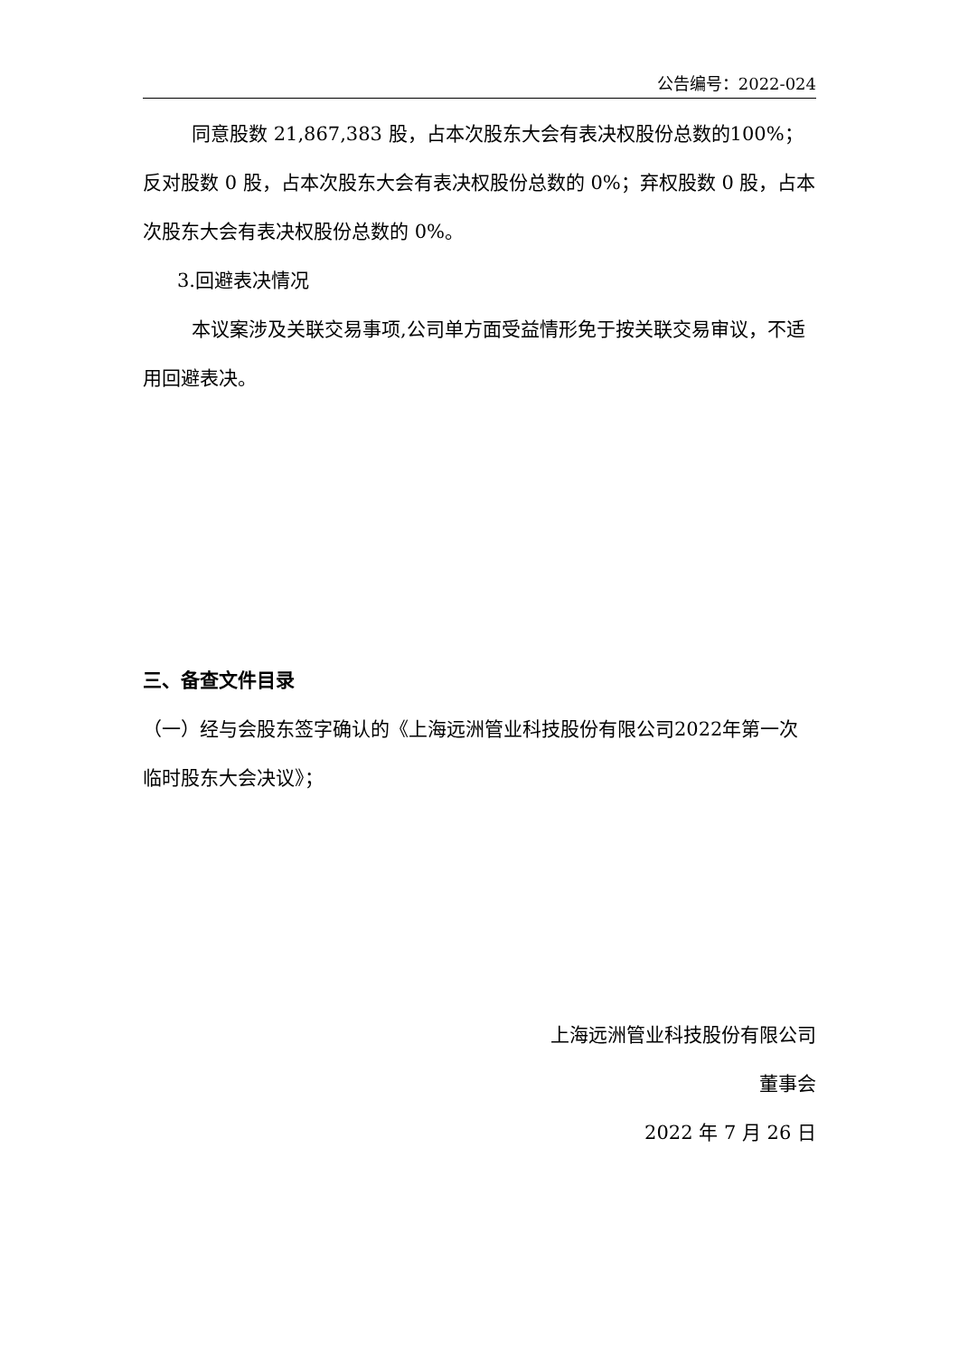公告编号：2022-024
同意股数 21,867,383 股，占本次股东大会有表决权股份总数的100%；反对股数 0 股，占本次股东大会有表决权股份总数的 0%；弃权股数 0 股，占本次股东大会有表决权股份总数的 0%。
3.回避表决情况
本议案涉及关联交易事项,公司单方面受益情形免于按关联交易审议，不适用回避表决。
三、备查文件目录
（一）经与会股东签字确认的《上海远洲管业科技股份有限公司2022年第一次临时股东大会决议》；
上海远洲管业科技股份有限公司
董事会
2022 年 7 月 26 日